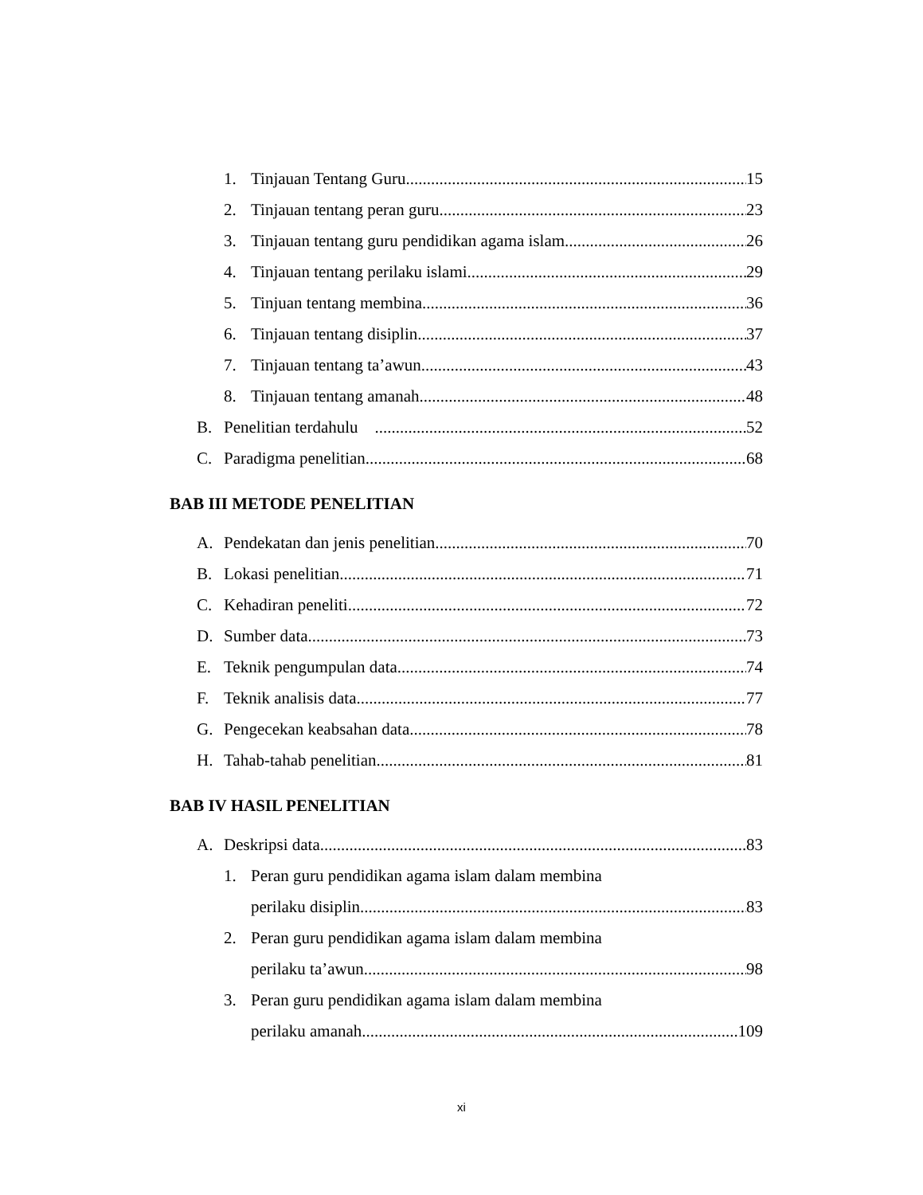1. Tinjauan Tentang Guru 15
2. Tinjauan tentang peran guru 23
3. Tinjauan tentang guru pendidikan agama islam 26
4. Tinjauan tentang perilaku islami 29
5. Tinjuan tentang membina 36
6. Tinjauan tentang disiplin 37
7. Tinjauan tentang ta’awun 43
8. Tinjauan tentang amanah 48
B. Penelitian terdahulu 52
C. Paradigma penelitian. 68
BAB III METODE PENELITIAN
A. Pendekatan dan jenis penelitian 70
B. Lokasi penelitian 71
C. Kehadiran peneliti 72
D. Sumber data 73
E. Teknik pengumpulan data 74
F. Teknik analisis data 77
G. Pengecekan keabsahan data 78
H. Tahab-tahab penelitian 81
BAB IV HASIL PENELITIAN
A. Deskripsi data 83
1. Peran guru pendidikan agama islam dalam membina
perilaku disiplin 83
2. Peran guru pendidikan agama islam dalam membina
perilaku ta’awun 98
3. Peran guru pendidikan agama islam dalam membina
perilaku amanah 109
xi